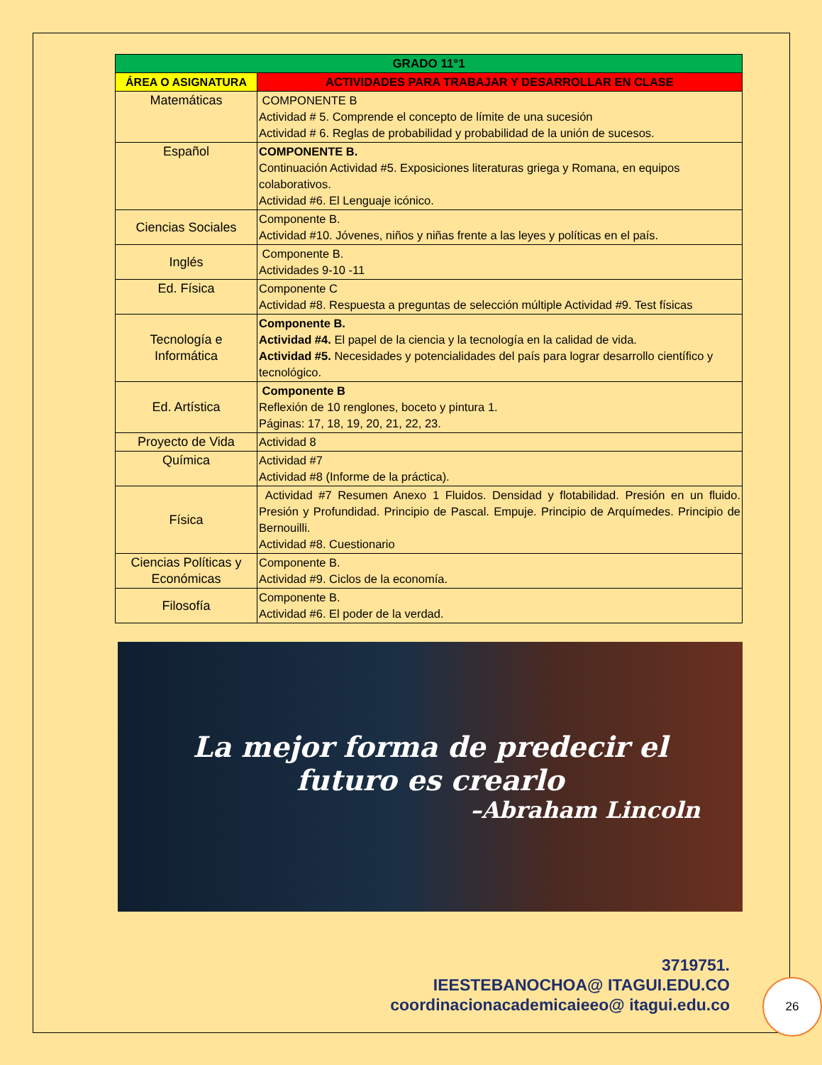| GRADO 11°1 | |
| ÁREA O ASIGNATURA | ACTIVIDADES PARA TRABAJAR Y DESARROLLAR EN CLASE |
| Matemáticas | COMPONENTE B Actividad # 5. Comprende el concepto de límite de una sucesión Actividad # 6. Reglas de probabilidad y probabilidad de la unión de sucesos. |
| Español | COMPONENTE B. Continuación Actividad #5. Exposiciones literaturas griega y Romana, en equipos colaborativos. Actividad #6. El Lenguaje icónico. |
| Ciencias Sociales | Componente B. Actividad #10. Jóvenes, niños y niñas frente a las leyes y políticas en el país. |
| Inglés | Componente B. Actividades 9-10 -11 |
| Ed. Física | Componente C Actividad #8. Respuesta a preguntas de selección múltiple Actividad #9. Test físicas |
| Tecnología e Informática | Componente B. Actividad #4. El papel de la ciencia y la tecnología en la calidad de vida. Actividad #5. Necesidades y potencialidades del país para lograr desarrollo científico y tecnológico. |
| Ed. Artística | Componente B Reflexión de 10 renglones, boceto y pintura 1. Páginas: 17, 18, 19, 20, 21, 22, 23. |
| Proyecto de Vida | Actividad 8 |
| Química | Actividad #7 Actividad #8 (Informe de la práctica). |
| Física | Actividad #7 Resumen Anexo 1 Fluidos. Densidad y flotabilidad. Presión en un fluido. Presión y Profundidad. Principio de Pascal. Empuje. Principio de Arquímedes. Principio de Bernouilli. Actividad #8. Cuestionario |
| Ciencias Políticas y Económicas | Componente B. Actividad #9. Ciclos de la economía. |
| Filosofía | Componente B. Actividad #6. El poder de la verdad. |
La mejor forma de predecir el
futuro es crearlo
–Abraham Lincoln
3719751.
IEESTEBANOCHOA@ ITAGUI.EDU.CO
coordinacionacademicaieeo@ itagui.edu.co
26